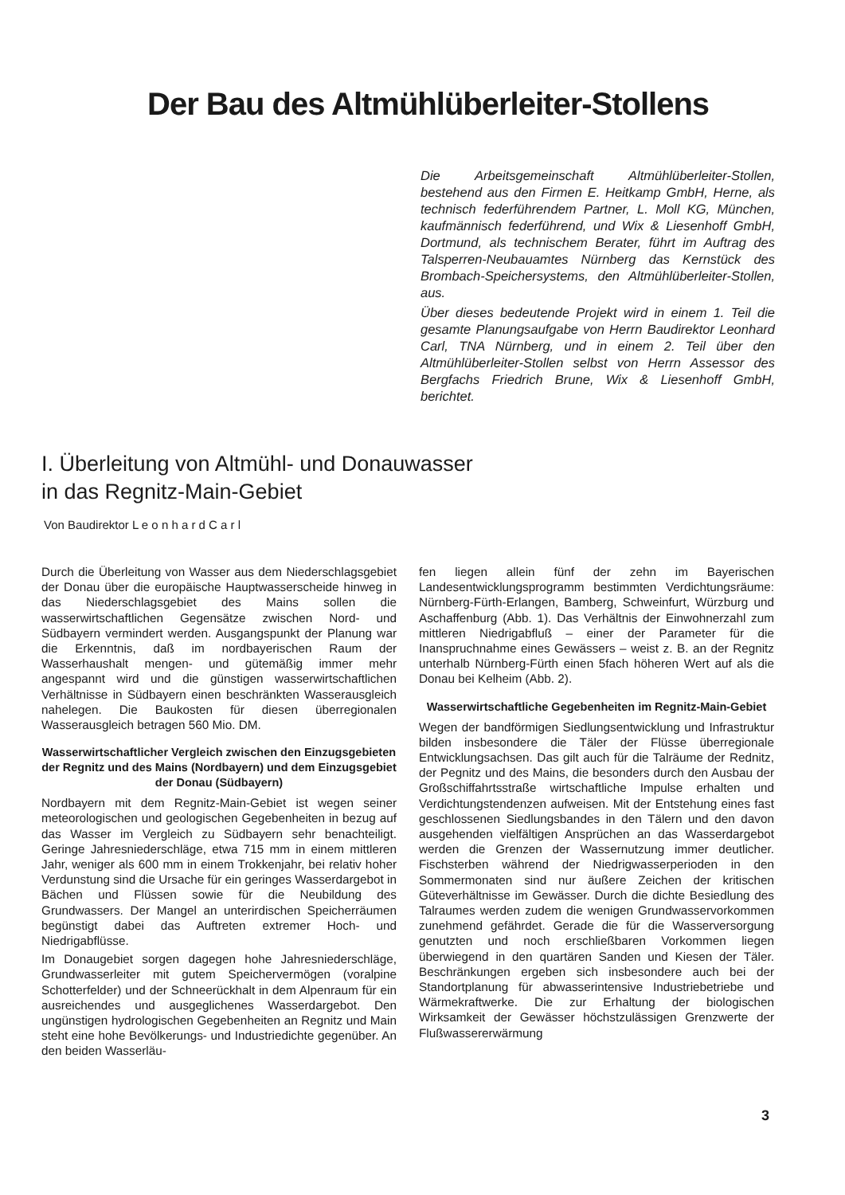Der Bau des Altmühlüberleiter-Stollens
Die Arbeitsgemeinschaft Altmühlüberleiter-Stollen, bestehend aus den Firmen E. Heitkamp GmbH, Herne, als technisch federführendem Partner, L. Moll KG, München, kaufmännisch federführend, und Wix & Liesenhoff GmbH, Dortmund, als technischem Berater, führt im Auftrag des Talsperren-Neubauamtes Nürnberg das Kernstück des Brombach-Speichersystems, den Altmühlüberleiter-Stollen, aus.
Über dieses bedeutende Projekt wird in einem 1. Teil die gesamte Planungsaufgabe von Herrn Baudirektor Leonhard Carl, TNA Nürnberg, und in einem 2. Teil über den Altmühlüberleiter-Stollen selbst von Herrn Assessor des Bergfachs Friedrich Brune, Wix & Liesenhoff GmbH, berichtet.
I. Überleitung von Altmühl- und Donauwasser
in das Regnitz-Main-Gebiet
Von Baudirektor L e o n h a r d C a r l
Durch die Überleitung von Wasser aus dem Niederschlagsgebiet der Donau über die europäische Hauptwasserscheide hinweg in das Niederschlagsgebiet des Mains sollen die wasserwirtschaftlichen Gegensätze zwischen Nord- und Südbayern vermindert werden. Ausgangspunkt der Planung war die Erkenntnis, daß im nordbayerischen Raum der Wasserhaushalt mengen- und gütemäßig immer mehr angespannt wird und die günstigen wasserwirtschaftlichen Verhältnisse in Südbayern einen beschränkten Wasserausgleich nahelegen. Die Baukosten für diesen überregionalen Wasserausgleich betragen 560 Mio. DM.
Wasserwirtschaftlicher Vergleich zwischen den Einzugsgebieten der Regnitz und des Mains (Nordbayern) und dem Einzugsgebiet der Donau (Südbayern)
Nordbayern mit dem Regnitz-Main-Gebiet ist wegen seiner meteorologischen und geologischen Gegebenheiten in bezug auf das Wasser im Vergleich zu Südbayern sehr benachteiligt. Geringe Jahresniederschläge, etwa 715 mm in einem mittleren Jahr, weniger als 600 mm in einem Trokkenjahr, bei relativ hoher Verdunstung sind die Ursache für ein geringes Wasserdargebot in Bächen und Flüssen sowie für die Neubildung des Grundwassers. Der Mangel an unterirdischen Speicherräumen begünstigt dabei das Auftreten extremer Hoch- und Niedrigabflüsse.
Im Donaugebiet sorgen dagegen hohe Jahresniederschläge, Grundwasserleiter mit gutem Speichervermögen (voralpine Schotterfelder) und der Schneerückhalt in dem Alpenraum für ein ausreichendes und ausgeglichenes Wasserdargebot. Den ungünstigen hydrologischen Gegebenheiten an Regnitz und Main steht eine hohe Bevölkerungs- und Industriedichte gegenüber. An den beiden Wasserläu-
fen liegen allein fünf der zehn im Bayerischen Landesentwicklungsprogramm bestimmten Verdichtungsräume: Nürnberg-Fürth-Erlangen, Bamberg, Schweinfurt, Würzburg und Aschaffenburg (Abb. 1). Das Verhältnis der Einwohnerzahl zum mittleren Niedrigabfluß – einer der Parameter für die Inanspruchnahme eines Gewässers – weist z. B. an der Regnitz unterhalb Nürnberg-Fürth einen 5fach höheren Wert auf als die Donau bei Kelheim (Abb. 2).
Wasserwirtschaftliche Gegebenheiten im Regnitz-Main-Gebiet
Wegen der bandförmigen Siedlungsentwicklung und Infrastruktur bilden insbesondere die Täler der Flüsse überregionale Entwicklungsachsen. Das gilt auch für die Talräume der Rednitz, der Pegnitz und des Mains, die besonders durch den Ausbau der Großschiffahrtsstraße wirtschaftliche Impulse erhalten und Verdichtungstendenzen aufweisen. Mit der Entstehung eines fast geschlossenen Siedlungsbandes in den Tälern und den davon ausgehenden vielfältigen Ansprüchen an das Wasserdargebot werden die Grenzen der Wassernutzung immer deutlicher. Fischsterben während der Niedrigwasserperioden in den Sommermonaten sind nur äußere Zeichen der kritischen Güteverhältnisse im Gewässer. Durch die dichte Besiedlung des Talraumes werden zudem die wenigen Grundwasservorkommen zunehmend gefährdet. Gerade die für die Wasserversorgung genutzten und noch erschließbaren Vorkommen liegen überwiegend in den quartären Sanden und Kiesen der Täler. Beschränkungen ergeben sich insbesondere auch bei der Standortplanung für abwasserintensive Industriebetriebe und Wärmekraftwerke. Die zur Erhaltung der biologischen Wirksamkeit der Gewässer höchstzulässigen Grenzwerte der Flußwassererwärmung
3